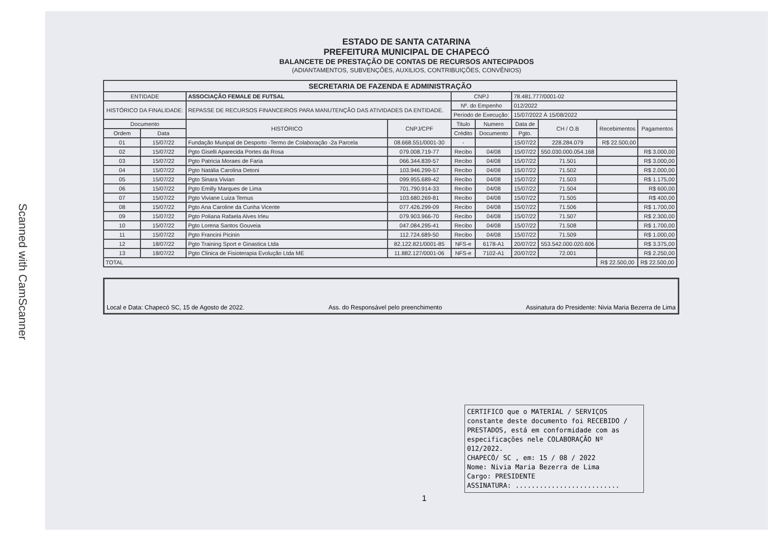Scanned with CamScanner
ESTADO DE SANTA CATARINA
PREFEITURA MUNICIPAL DE CHAPECÓ
BALANCETE DE PRESTAÇÃO DE CONTAS DE RECURSOS ANTECIPADOS
(ADIANTAMENTOS, SUBVENÇÕES, AUXILIOS, CONTRIBUIÇÕES, CONVÊNIOS)
| SECRETARIA DE FAZENDA E ADMINISTRAÇÃO | | | | | | | | | |
| --- | --- | --- | --- | --- | --- | --- | --- | --- | --- |
| ENTIDADE | | ASSOCIAÇÃO FEMALE DE FUTSAL | | CNPJ | | 78.481.777/0001-02 | | | |
| HISTÓRICO DA FINALIDADE: | | REPASSE DE RECURSOS FINANCEIROS PARA MANUTENÇÃO DAS ATIVIDADES DA ENTIDADE. | | Nº. do Empenho | | 012/2022 | | | |
| | | | | Período de Execução: | | 15/07/2022 À 15/08/2022 | | | |
| Documento | | HISTÓRICO | CNPJ/CPF | Titulo | Numero | Data de | CH / O.B | Recebimentos | Pagamentos |
| Ordem | Data | | | Crédito | Documento | Pgto. | | | |
| 01 | 15/07/22 | Fundação Munipal de Desporto -Termo de Colaboração -2a Parcela | 08.668.551/0001-30 | - | | 15/07/22 | 228.284.079 | R$ 22.500,00 | |
| 02 | 15/07/22 | Pgto Giselli Aparecida Portes da Rosa | 079.008.719-77 | Recibo | 04/08 | 15/07/22 | 550.030.000.054.168 | | R$ 3.000,00 |
| 03 | 15/07/22 | Pgto Patricia Moraes de Faria | 066.344.839-57 | Recibo | 04/08 | 15/07/22 | 71.501 | | R$ 3.000,00 |
| 04 | 15/07/22 | Pgto Natália Carolina Detoni | 103.946.299-57 | Recibo | 04/08 | 15/07/22 | 71.502 | | R$ 2.000,00 |
| 05 | 15/07/22 | Pgto Sinara Vivian | 099.955.689-42 | Recibo | 04/08 | 15/07/22 | 71.503 | | R$ 1.175,00 |
| 06 | 15/07/22 | Pgto Emilly Marques de Lima | 701.790.914-33 | Recibo | 04/08 | 15/07/22 | 71.504 | | R$ 600,00 |
| 07 | 15/07/22 | Pgto Viviane Luiza Ternus | 103.680.269-81 | Recibo | 04/08 | 15/07/22 | 71.505 | | R$ 400,00 |
| 08 | 15/07/22 | Pgto Ana Caroline da Cunha Vicente | 077.426.299-09 | Recibo | 04/08 | 15/07/22 | 71.506 | | R$ 1.700,00 |
| 09 | 15/07/22 | Pgto Poliana Rafaela Alves Irleu | 079.903.966-70 | Recibo | 04/08 | 15/07/22 | 71.507 | | R$ 2.300,00 |
| 10 | 15/07/22 | Pgto Lorena Santos Gouveia | 047.084.295-41 | Recibo | 04/08 | 15/07/22 | 71.508 | | R$ 1.700,00 |
| 11 | 15/07/22 | Pgto Francini Picinin | 112.724.689-50 | Recibo | 04/08 | 15/07/22 | 71.509 | | R$ 1.000,00 |
| 12 | 18/07/22 | Pgto Training Sport e Ginastica Ltda | 82.122.821/0001-85 | NFS-e | 6178-A1 | 20/07/22 | 553.542.000.020.606 | | R$ 3.375,00 |
| 13 | 18/07/22 | Pgto Clinica de Fisioterapia Evolução Ltda ME | 11.882.127/0001-06 | NFS-e | 7102-A1 | 20/07/22 | 72.001 | | R$ 2.250,00 |
| TOTAL | | | | | | | | R$ 22.500,00 | R$ 22.500,00 |
Local e Data: Chapecó SC, 15 de Agosto de 2022. Ass. do Responsável pelo preenchimento Assinatura do Presidente: Nivia Maria Bezerra de Lima
CERTIFICO que o MATERIAL / SERVIÇOS constante deste documento foi RECEBIDO / PRESTADOS, está em conformidade com as especificações nele COLABORAÇÃO Nº 012/2022.
CHAPECÓ/ SC , em: 15 / 08 / 2022
Nome: Nivia Maria Bezerra de Lima
Cargo: PRESIDENTE
ASSINATURA: ..........................
1